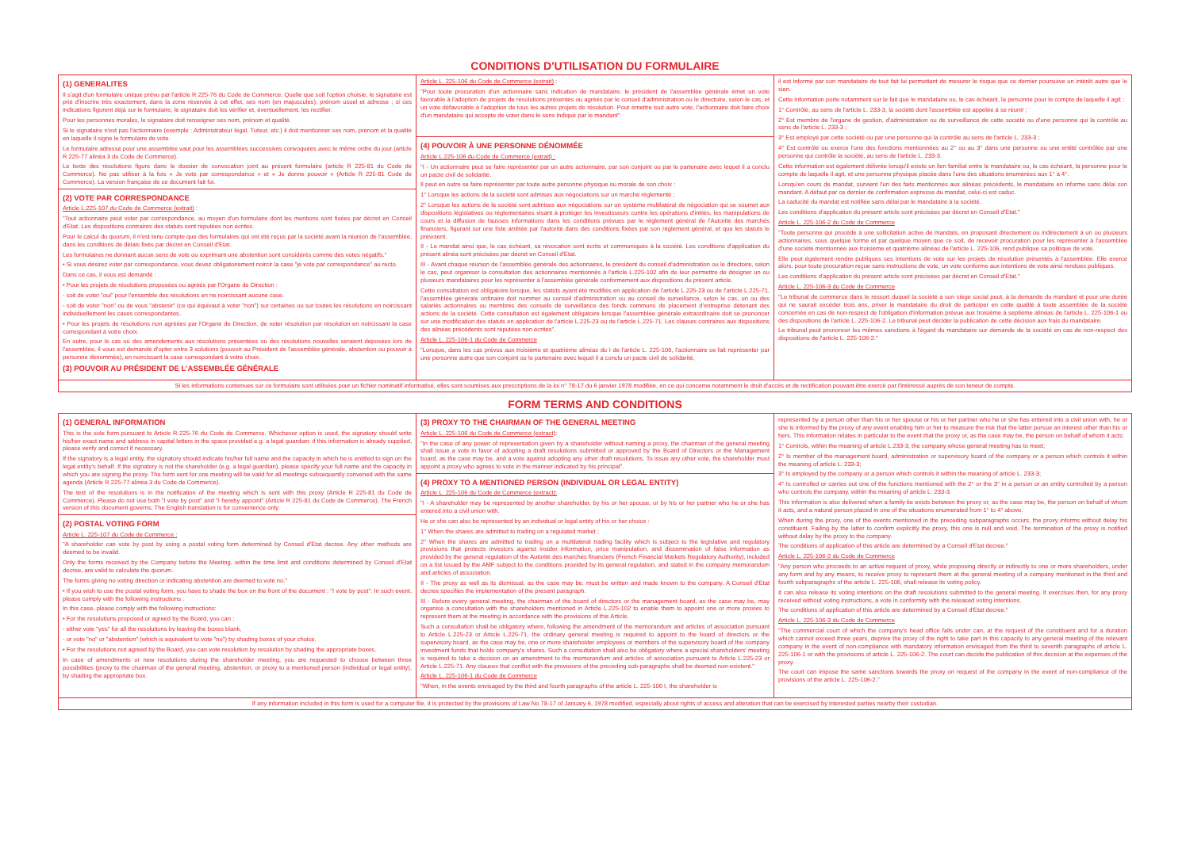CONDITIONS D'UTILISATION DU FORMULAIRE
(1) GENERALITES
Il s'agit d'un formulaire unique prévu par l'article R 225-76 du Code de Commerce. Quelle que soit l'option choisie, le signataire est prié d'inscrire très exactement, dans la zone réservée à cet effet, ses nom (en majuscules), prénom usuel et adresse ; si ces indications figurent déjà sur le formulaire, le signataire doit les vérifier et, éventuellement, les rectifier.
Pour les personnes morales, le signataire doit renseigner ses nom, prénom et qualité.
Si le signataire n'est pas l'actionnaire (exemple : Administrateur légal, Tuteur, etc.) il doit mentionner ses nom, prénom et la qualité en laquelle il signe le formulaire de vote.
Le formulaire adressé pour une assemblée vaut pour les assemblées successives convoquées avec le même ordre du jour (article R 225-77 alinéa 3 du Code de Commerce).
Le texte des résolutions figure dans le dossier de convocation joint au présent formulaire (article R 225-81 du Code de Commerce). Ne pas utiliser à la fois « Je vote par correspondance » et « Je donne pouvoir » (Article R 225-81 Code de Commerce). La version française de ce document fait foi.
(2) VOTE PAR CORRESPONDANCE
Article L.225-107 du Code de Commerce (extrait) :
"Tout actionnaire peut voter par correspondance, au moyen d'un formulaire dont les mentions sont fixées par décret en Conseil d'Etat. Les dispositions contraires des statuts sont réputées non écrites.
Pour le calcul du quorum, il n'est tenu compte que des formulaires qui ont été reçus par la société avant la réunion de l'assemblée, dans les conditions de délais fixés par décret en Conseil d'Etat.
Les formulaires ne donnant aucun sens de vote ou exprimant une abstention sont considérés comme des votes négatifs."
• Si vous désirez voter par correspondance, vous devez obligatoirement noircir la case "je vote par correspondance" au recto.
Dans ce cas, il vous est demandé :
• Pour les projets de résolutions proposées ou agréés par l'Organe de Direction :
- soit de voter "oui" pour l'ensemble des résolutions en ne noircissant aucune case.
- soit de voter "non" ou de vous "abstenir" (ce qui équivaut à voter "non") sur certaines ou sur toutes les résolutions en noircissant individuellement les cases correspondantes.
• Pour les projets de résolutions non agréées par l'Organe de Direction, de voter résolution par résolution en noircissant la case correspondant à votre choix.
En outre, pour le cas où des amendements aux résolutions présentées ou des résolutions nouvelles seraient déposées lors de l'assemblée, il vous est demandé d'opter entre 3 solutions (pouvoir au Président de l'assemblée générale, abstention ou pouvoir à personne dénommée), en noircissant la case correspondant à votre choix.
(3) POUVOIR AU PRÉSIDENT DE L'ASSEMBLÉE GÉNÉRALE
Article L. 225-106 du Code de Commerce (extrait) :
"Pour toute procuration d'un actionnaire sans indication de mandataire, le président de l'assemblée générale émet un vote favorable à l'adoption de projets de résolutions présentés ou agréés par le conseil d'administration ou le directoire, selon le cas, et un vote défavorable à l'adoption de tous les autres projets de résolution. Pour émettre tout autre vote, l'actionnaire doit faire choix d'un mandataire qui accepte de voter dans le sens indiqué par le mandant".
(4) POUVOIR À UNE PERSONNE DÉNOMMÉE
Article L.225-106 du Code de Commerce (extrait) :
"I - Un actionnaire peut se faire représenter par un autre actionnaire, par son conjoint ou par le partenaire avec lequel il a conclu un pacte civil de solidarité.
Il peut en outre se faire représenter par toute autre personne physique ou morale de son choix :
1° Lorsque les actions de la société sont admises aux négociations sur un marché réglementé ;
2° Lorsque les actions de la société sont admises aux négociations sur un système multilatéral de négociation qui se soumet aux dispositions législatives ou réglementaires visant à protéger les investisseurs contre les opérations d'initiés, les manipulations de cours et la diffusion de fausses informations dans les conditions prévues par le règlement général de l'Autorité des marchés financiers, figurant sur une liste arrêtée par l'autorité dans des conditions fixées par son règlement général, et que les statuts le prévoient.
II - Le mandat ainsi que, le cas échéant, sa révocation sont écrits et communiqués à la société. Les conditions d'application du présent alinéa sont précisées par décret en Conseil d'Etat.
III - Avant chaque réunion de l'assemblée générale des actionnaires, le président du conseil d'administration ou le directoire, selon le cas, peut organiser la consultation des actionnaires mentionnés à l'article L.225-102 afin de leur permettre de désigner un ou plusieurs mandataires pour les représenter à l'assemblée générale conformément aux dispositions du présent article.
Cette consultation est obligatoire lorsque, les statuts ayant été modifiés en application de l'article L.225-23 ou de l'article L.225-71, l'assemblée générale ordinaire doit nommer au conseil d'administration ou au conseil de surveillance, selon le cas, un ou des salariés actionnaires ou membres des conseils de surveillance des fonds communs de placement d'entreprise détenant des actions de la société. Cette consultation est également obligatoire lorsque l'assemblée générale extraordinaire doit se prononcer sur une modification des statuts en application de l'article L.225-23 ou de l'article L.225-71. Les clauses contraires aux dispositions des alinéas précédents sont réputées non écrites".
Article L. 225-106-1 du Code de Commerce
"Lorsque, dans les cas prévus aux troisième et quatrième alinéas du I de l'article L. 225-106, l'actionnaire se fait représenter par une personne autre que son conjoint ou le partenaire avec lequel il a conclu un pacte civil de solidarité,
il est informé par son mandataire de tout fait lui permettant de mesurer le risque que ce dernier poursuive un intérêt autre que le sien.
Cette information porte notamment sur le fait que le mandataire ou, le cas échéant, la personne pour le compte de laquelle il agit :
1° Contrôle, au sens de l'article L. 233-3, la société dont l'assemblée est appelée à se réunir ;
2° Est membre de l'organe de gestion, d'administration ou de surveillance de cette société ou d'une personne qui la contrôle au sens de l'article L. 233-3 ;
3° Est employé par cette société ou par une personne qui la contrôle au sens de l'article L. 233-3 ;
4° Est contrôlé ou exerce l'une des fonctions mentionnées au 2° ou au 3° dans une personne ou une entité contrôlée par une personne qui contrôle la société, au sens de l'article L. 233-3.
Cette information est également délivrée lorsqu'il existe un lien familial entre le mandataire ou, le cas échéant, la personne pour le compte de laquelle il agit, et une personne physique placée dans l'une des situations énumérées aux 1° à 4°.
Lorsqu'en cours de mandat, survient l'un des faits mentionnés aux alinéas précédents, le mandataire en informe sans délai son mandant. A défaut par ce dernier de confirmation expresse du mandat, celui-ci est caduc.
La caducité du mandat est notifiée sans délai par le mandataire à la société.
Les conditions d'application du présent article sont précisées par décret en Conseil d'Etat."
Article L. 225-106-2 du Code de Commerce
"Toute personne qui procède à une sollicitation active de mandats, en proposant directement ou indirectement à un ou plusieurs actionnaires, sous quelque forme et par quelque moyen que ce soit, de recevoir procuration pour les représenter à l'assemblée d'une société mentionnée aux troisième et quatrième alinéas de l'article L. 225-106, rend publique sa politique de vote.
Elle peut également rendre publiques ses intentions de vote sur les projets de résolution présentés à l'assemblée. Elle exerce alors, pour toute procuration reçue sans instructions de vote, un vote conforme aux intentions de vote ainsi rendues publiques.
Les conditions d'application du présent article sont précisées par décret en Conseil d'Etat."
Article L. 225-106-3 du Code de Commerce
"Le tribunal de commerce dans le ressort duquel la société a son siège social peut, à la demande du mandant et pour une durée qui ne saurait excéder trois ans, priver le mandataire du droit de participer en cette qualité à toute assemblée de la société concernée en cas de non-respect de l'obligation d'information prévue aux troisième à septième alinéas de l'article L. 225-106-1 ou des dispositions de l'article L. 225-106-2. Le tribunal peut décider la publication de cette décision aux frais du mandataire.
Le tribunal peut prononcer les mêmes sanctions à l'égard du mandataire sur demande de la société en cas de non-respect des dispositions de l'article L. 225-106-2."
Si les informations contenues sur ce formulaire sont utilisées pour un fichier nominatif informatisé, elles sont soumises aux prescriptions de la loi n° 78-17 du 6 janvier 1978 modifiée, en ce qui concerne notamment le droit d'accès et de rectification pouvant être exercé par l'intéressé auprès de son teneur de compte.
FORM TERMS AND CONDITIONS
(1) GENERAL INFORMATION
This is the sole form pursuant to Article R 225-76 du Code de Commerce. Whichever option is used, the signatory should write his/her exact name and address in capital letters in the space provided e.g. a legal guardian: if this information is already supplied, please verify and correct if necessary.
If the signatory is a legal entity, the signatory should indicate his/her full name and the capacity in which he is entitled to sign on the legal entity's behalf. If the signatory is not the shareholder (e.g. a legal guardian), please specify your full name and the capacity in which you are signing the proxy. The form sent for one meeting will be valid for all meetings subsequently convened with the same agenda (Article R 225-77 alinéa 3 du Code de Commerce).
The text of the resolutions is in the notification of the meeting which is sent with this proxy (Article R 225-81 du Code de Commerce). Please do not use both "I vote by post" and "I hereby appoint" (Article R 225-81 du Code de Commerce). The French version of this document governs; The English translation is for convenience only.
(2) POSTAL VOTING FORM
Article L. 225-107 du Code de Commerce :
"A shareholder can vote by post by using a postal voting form determined by Conseil d'Etat decree. Any other methods are deemed to be invalid.
Only the forms received by the Company before the Meeting, within the time limit and conditions determined by Conseil d'Etat decree, are valid to calculate the quorum.
The forms giving no voting direction or indicating abstention are deemed to vote no."
• If you wish to use the postal voting form, you have to shade the box on the front of the document : "I vote by post". In such event, please comply with the following instructions :
In this case, please comply with the following instructions:
• For the resolutions proposed or agreed by the Board, you can :
- either vote "yes" for all the resolutions by leaving the boxes blank,
- or vote "no" or "abstention" (which is equivalent to vote "no") by shading boxes of your choice.
• For the resolutions not agreed by the Board, you can vote resolution by resolution by shading the appropriate boxes.
In case of amendments or new resolutions during the shareholder meeting, you are requested to choose between three possibilities (proxy to the chairman of the general meeting, abstention, or proxy to a mentioned person (individual or legal entity), by shading the appropriate box.
(3) PROXY TO THE CHAIRMAN OF THE GENERAL MEETING
Article L. 225-106 du Code de Commerce (extract):
"In the case of any power of representation given by a shareholder without naming a proxy, the chairman of the general meeting shall issue a vote in favor of adopting a draft resolutions submitted or approved by the Board of Directors or the Management board, as the case may be, and a vote against adopting any other draft resolutions. To issue any other vote, the shareholder must appoint a proxy who agrees to vote in the manner indicated by his principal".
(4) PROXY TO A MENTIONED PERSON (INDIVIDUAL OR LEGAL ENTITY)
Article L. 225-106 du Code de Commerce (extract):
"I - A shareholder may be represented by another shareholder, by his or her spouse, or by his or her partner who he or she has entered into a civil union with.
He or she can also be represented by an individual or legal entity of his or her choice :
1° When the shares are admitted to trading on a regulated market ;
2° When the shares are admitted to trading on a multilateral trading facility which is subject to the legislative and regulatory provisions that protects investors against insider information, price manipulation, and dissemination of false information as provided by the general regulation of the Autorité des marchés financiers (French Financial Markets Regulatory Authority), included on a list issued by the AMF subject to the conditions provided by its general regulation, and stated in the company memorandum and articles of association.
II - The proxy as well as its dismissal, as the case may be, must be written and made known to the company. A Conseil d'Etat decree specifies the implementation of the present paragraph.
III - Before every general meeting, the chairman of the board of directors or the management board, as the case may be, may organise a consultation with the shareholders mentioned in Article L.225-102 to enable them to appoint one or more proxies to represent them at the meeting in accordance with the provisions of this Article.
Such a consultation shall be obligatory where, following the amendment of the memorandum and articles of association pursuant to Article L.225-23 or Article L.225-71, the ordinary general meeting is required to appoint to the board of directors or the supervisory board, as the case may be, one or more shareholder employees or members of the supervisory board of the company investment funds that holds company's shares. Such a consultation shall also be obligatory where a special shareholders' meeting is required to take a decision on an amendment to the memorandum and articles of association pursuant to Article L.225-23 or Article L.225-71. Any clauses that conflict with the provisions of the preceding sub-paragraphs shall be deemed non-existent."
Article L. 225-106-1 du Code de Commerce
"When, in the events envisaged by the third and fourth paragraphs of the article L. 225-106 I, the shareholder is
represented by a person other than his or her spouse or his or her partner who he or she has entered into a civil union with, he or she is informed by the proxy of any event enabling him or her to measure the risk that the latter pursue an interest other than his or hers. This information relates in particular to the event that the proxy or, as the case may be, the person on behalf of whom it acts:
1° Controls, within the meaning of article L.233-3, the company whose general meeting has to meet;
2° Is member of the management board, administration or supervisory board of the company or a person which controls it within the meaning of article L. 233-3;
3° Is employed by the company or a person which controls it within the meaning of article L. 233-3;
4° Is controlled or carries out one of the functions mentioned with the 2° or the 3° in a person or an entity controlled by a person who controls the company, within the meaning of article L. 233-3.
This information is also delivered when a family tie exists between the proxy or, as the case may be, the person on behalf of whom it acts, and a natural person placed in one of the situations enumerated from 1° to 4° above.
When during the proxy, one of the events mentioned in the preceding subparagraphs occurs, the proxy informs without delay his constituent. Failing by the latter to confirm explicitly the proxy, this one is null and void. The termination of the proxy is notified without delay by the proxy to the company.
The conditions of application of this article are determined by a Conseil d'Etat decree."
Article L. 225-106-2 du Code de Commerce
"Any person who proceeds to an active request of proxy, while proposing directly or indirectly to one or more shareholders, under any form and by any means, to receive proxy to represent them at the general meeting of a company mentioned in the third and fourth subparagraphs of the article L. 225-106, shall release its voting policy.
It can also release its voting intentions on the draft resolutions submitted to the general meeting. It exercises then, for any proxy received without voting instructions, a vote in conformity with the released voting intentions.
The conditions of application of this article are determined by a Conseil d'Etat decree."
Article L. 225-106-3 du Code de Commerce
"The commercial court of which the company's head office falls under can, at the request of the constituent and for a duration which cannot exceed three years, deprive the proxy of the right to take part in this capacity to any general meeting of the relevant company in the event of non-compliance with mandatory information envisaged from the third to seventh paragraphs of article L. 225-106-1 or with the provisions of article L. 225-106-2. The court can decide the publication of this decision at the expenses of the proxy.
The court can impose the same sanctions towards the proxy on request of the company in the event of non-compliance of the provisions of the article L. 225-106-2."
If any information included in this form is used for a computer file, it is protected by the provisions of Law No 78-17 of January 6, 1978 modified, especially about rights of access and alteration that can be exercised by interested parties nearby their custodian.